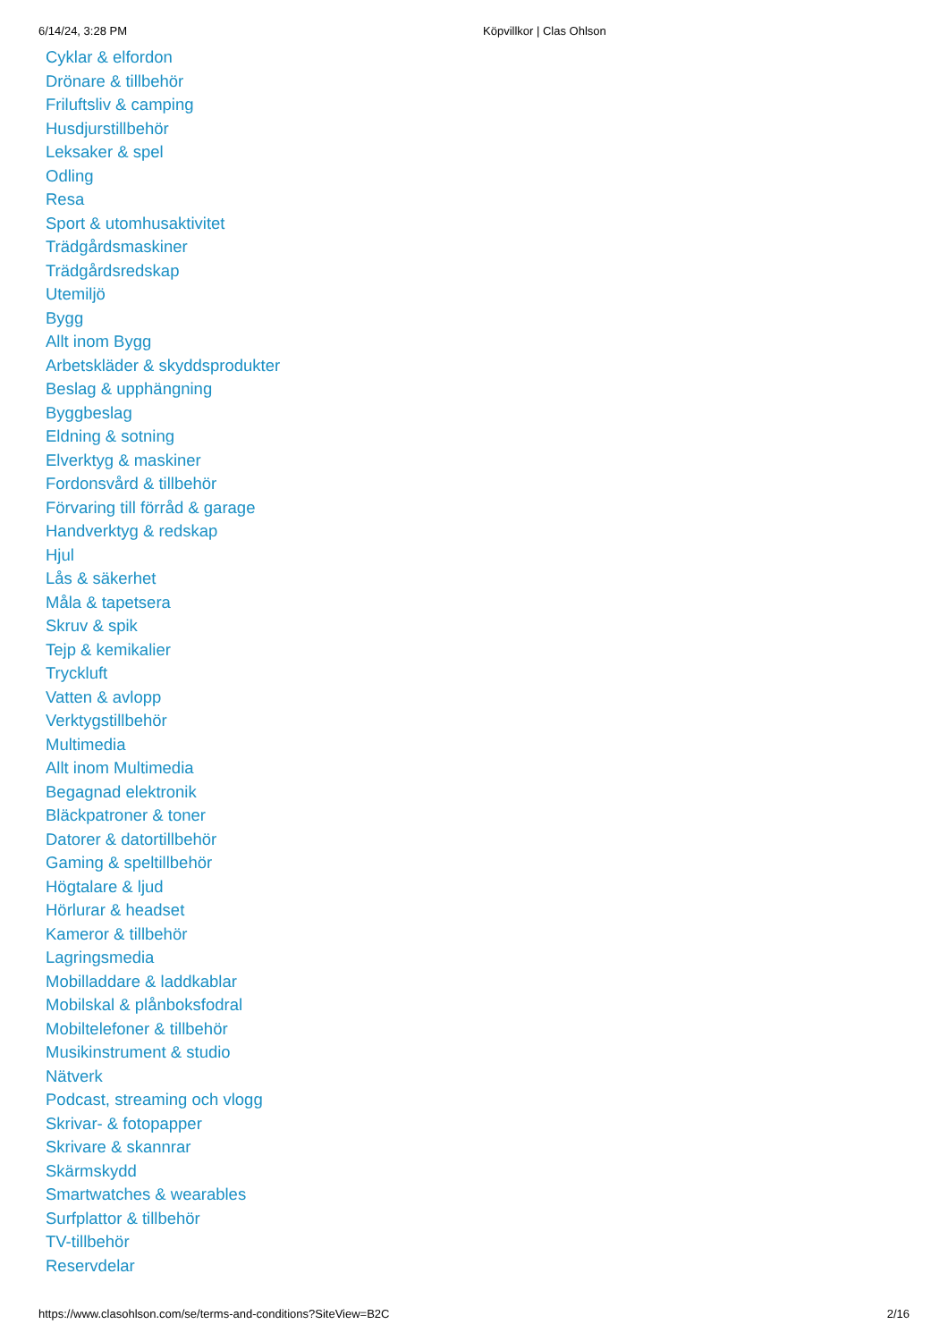6/14/24, 3:28 PM Köpvillkor | Clas Ohlson
Cyklar & elfordon
Drönare & tillbehör
Friluftsliv & camping
Husdjurstillbehör
Leksaker & spel
Odling
Resa
Sport & utomhusaktivitet
Trädgårdsmaskiner
Trädgårdsredskap
Utemiljö
Bygg
Allt inom Bygg
Arbetskläder & skyddsprodukter
Beslag & upphängning
Byggbeslag
Eldning & sotning
Elverktyg & maskiner
Fordonsvård & tillbehör
Förvaring till förråd & garage
Handverktyg & redskap
Hjul
Lås & säkerhet
Måla & tapetsera
Skruv & spik
Tejp & kemikalier
Tryckluft
Vatten & avlopp
Verktygstillbehör
Multimedia
Allt inom Multimedia
Begagnad elektronik
Bläckpatroner & toner
Datorer & datortillbehör
Gaming & speltillbehör
Högtalare & ljud
Hörlurar & headset
Kameror & tillbehör
Lagringsmedia
Mobilladdare & laddkablar
Mobilskal & plånboksfodral
Mobiltelefoner & tillbehör
Musikinstrument & studio
Nätverk
Podcast, streaming och vlogg
Skrivar- & fotopapper
Skrivare & skannrar
Skärmskydd
Smartwatches & wearables
Surfplattor & tillbehör
TV-tillbehör
Reservdelar
https://www.clasohlson.com/se/terms-and-conditions?SiteView=B2C 2/16